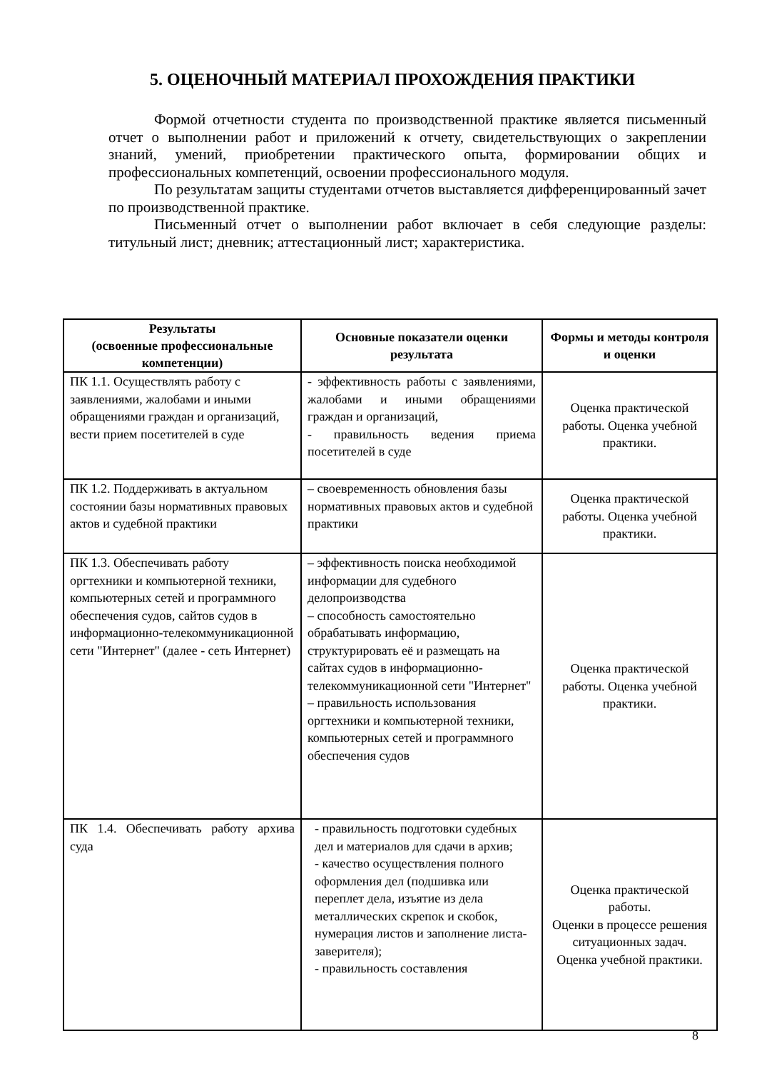5. ОЦЕНОЧНЫЙ МАТЕРИАЛ ПРОХОЖДЕНИЯ ПРАКТИКИ
Формой отчетности студента по производственной практике является письменный отчет о выполнении работ и приложений к отчету, свидетельствующих о закреплении знаний, умений, приобретении практического опыта, формировании общих и профессиональных компетенций, освоении профессионального модуля.
По результатам защиты студентами отчетов выставляется дифференцированный зачет по производственной практике.
Письменный отчет о выполнении работ включает в себя следующие разделы: титульный лист; дневник; аттестационный лист; характеристика.
| Результаты (освоенные профессиональные компетенции) | Основные показатели оценки результата | Формы и методы контроля и оценки |
| --- | --- | --- |
| ПК 1.1. Осуществлять работу с заявлениями, жалобами и иными обращениями граждан и организаций, вести прием посетителей в суде | - эффективность работы с заявлениями, жалобами и иными обращениями граждан и организаций, - правильность ведения приема посетителей в суде | Оценка практической работы. Оценка учебной практики. |
| ПК 1.2. Поддерживать в актуальном состоянии базы нормативных правовых актов и судебной практики | – своевременность обновления базы нормативных правовых актов и судебной практики | Оценка практической работы. Оценка учебной практики. |
| ПК 1.3. Обеспечивать работу оргтехники и компьютерной техники, компьютерных сетей и программного обеспечения судов, сайтов судов в информационно-телекоммуникационной сети "Интернет" (далее - сеть Интернет) | – эффективность поиска необходимой информации для судебного делопроизводства – способность самостоятельно обрабатывать информацию, структурировать её и размещать на сайтах судов в информационно-телекоммуникационной сети "Интернет" – правильность использования оргтехники и компьютерной техники, компьютерных сетей и программного обеспечения судов | Оценка практической работы. Оценка учебной практики. |
| ПК 1.4. Обеспечивать работу архива суда | - правильность подготовки судебных дел и материалов для сдачи в архив; - качество осуществления полного оформления дел (подшивка или переплет дела, изъятие из дела металлических скрепок и скобок, нумерация листов и заполнение листа-заверителя); - правильность составления | Оценка практической работы. Оценки в процессе решения ситуационных задач. Оценка учебной практики. |
8